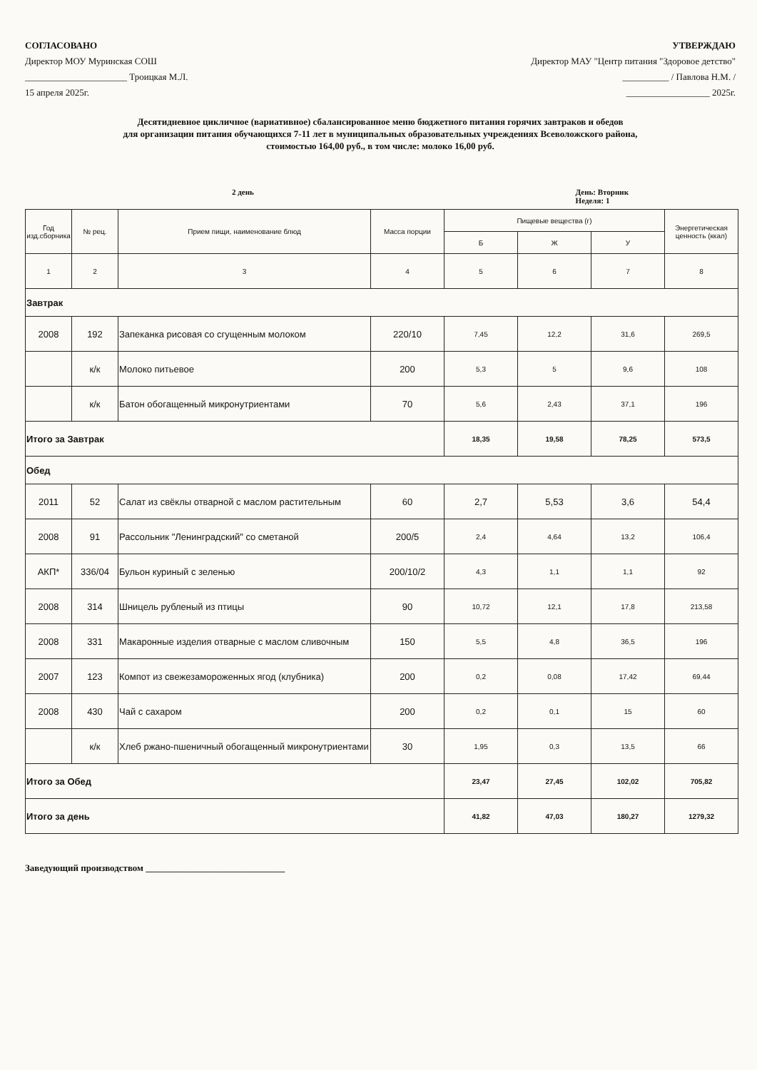СОГЛАСОВАНО
Директор МОУ Муринская СОШ
______________________ Троицкая М.Л.
15 апреля 2025г.
УТВЕРЖДАЮ
Директор МАУ "Центр питания "Здоровое детство"
__________ / Павлова Н.М. /
__________________ 2025г.
Десятидневное цикличное (вариативное) сбалансированное меню бюджетного питания горячих завтраков и обедов
для организации питания обучающихся 7-11 лет в муниципальных образовательных учреждениях Всеволожского района,
стоимостью 164,00 руб., в том числе: молоко 16,00 руб.
2 день День: Вторник
Неделя: 1
| Год изд.сборника | № рец. | Прием пищи, наименование блюд | Масса порции | Пищевые вещества (г) | | | Энергетическая ценность (ккал) |
| --- | --- | --- | --- | --- | --- | --- | --- |
| | | | | Б | Ж | У | |
| 1 | 2 | 3 | 4 | 5 | 6 | 7 | 8 |
| Завтрак | | | | | | | |
| 2008 | 192 | Запеканка рисовая со сгущенным молоком | 220/10 | 7,45 | 12,2 | 31,6 | 269,5 |
| | к/к | Молоко питьевое | 200 | 5,3 | 5 | 9,6 | 108 |
| | к/к | Батон обогащенный микронутриентами | 70 | 5,6 | 2,43 | 37,1 | 196 |
| Итого за Завтрак | | | | 18,35 | 19,58 | 78,25 | 573,5 |
| Обед | | | | | | | |
| 2011 | 52 | Салат из свёклы отварной с маслом растительным | 60 | 2,7 | 5,53 | 3,6 | 54,4 |
| 2008 | 91 | Рассольник "Ленинградский" со сметаной | 200/5 | 2,4 | 4,64 | 13,2 | 106,4 |
| АКП* | 336/04 | Бульон куриный с зеленью | 200/10/2 | 4,3 | 1,1 | 1,1 | 92 |
| 2008 | 314 | Шницель рубленый из птицы | 90 | 10,72 | 12,1 | 17,8 | 213,58 |
| 2008 | 331 | Макаронные изделия отварные с маслом сливочным | 150 | 5,5 | 4,8 | 36,5 | 196 |
| 2007 | 123 | Компот из свежезамороженных ягод (клубника) | 200 | 0,2 | 0,08 | 17,42 | 69,44 |
| 2008 | 430 | Чай с сахаром | 200 | 0,2 | 0,1 | 15 | 60 |
| | к/к | Хлеб ржано-пшеничный обогащенный микронутриентами | 30 | 1,95 | 0,3 | 13,5 | 66 |
| Итого за Обед | | | | 23,47 | 27,45 | 102,02 | 705,82 |
| Итого за день | | | | 41,82 | 47,03 | 180,27 | 1279,32 |
Заведующий производством ______________________________